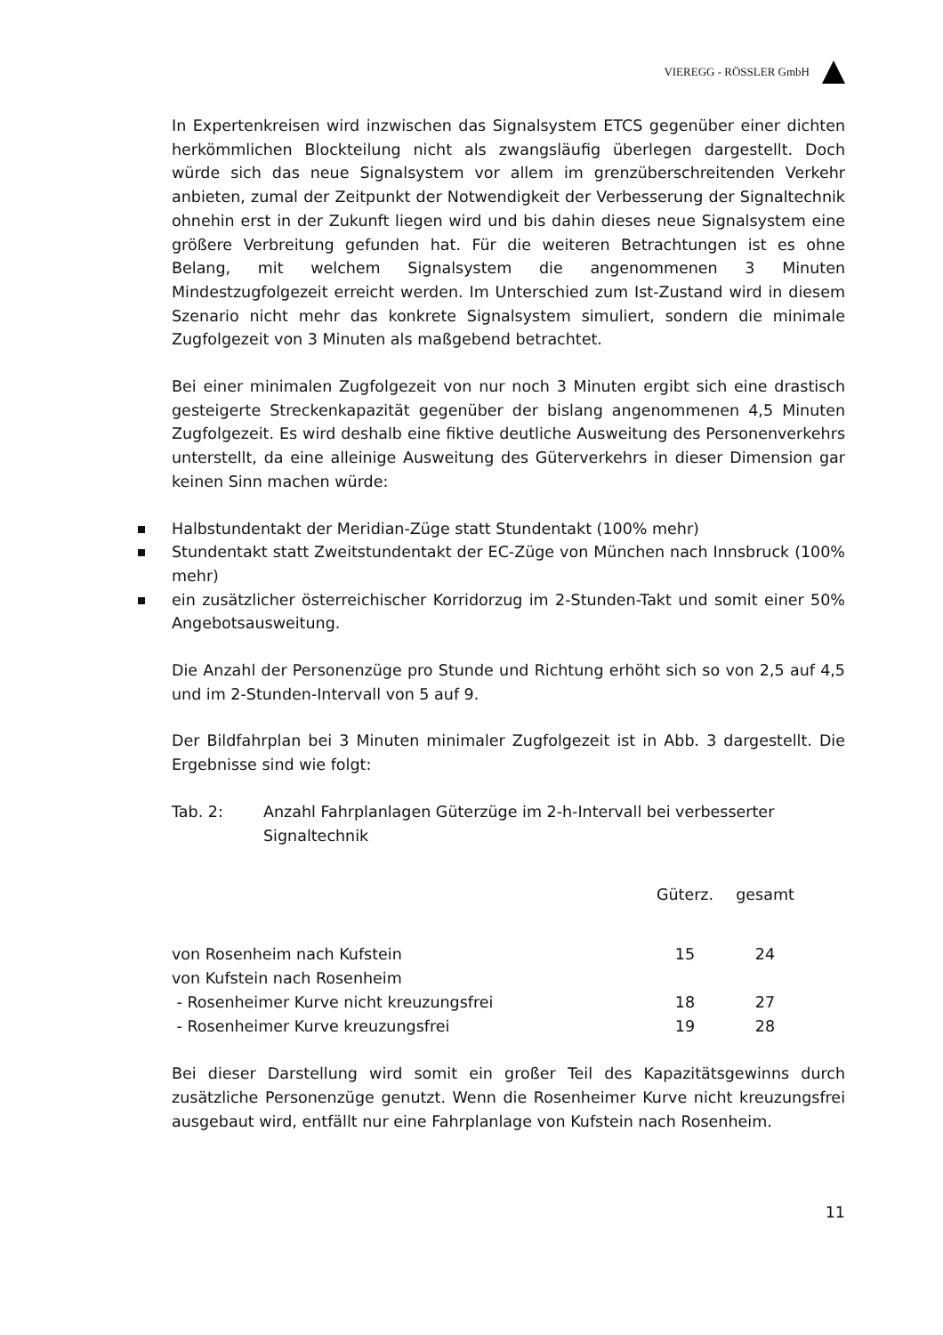VIEREGG - RÖSSLER GmbH
In Expertenkreisen wird inzwischen das Signalsystem ETCS gegenüber einer dichten herkömmlichen Blockteilung nicht als zwangsläufig überlegen dargestellt. Doch würde sich das neue Signalsystem vor allem im grenzüberschreitenden Verkehr anbieten, zumal der Zeitpunkt der Notwendigkeit der Verbesserung der Signaltechnik ohnehin erst in der Zukunft liegen wird und bis dahin dieses neue Signalsystem eine größere Verbreitung gefunden hat. Für die weiteren Betrachtungen ist es ohne Belang, mit welchem Signalsystem die angenommenen 3 Minuten Mindestzugfolgezeit erreicht werden. Im Unterschied zum Ist-Zustand wird in diesem Szenario nicht mehr das konkrete Signalsystem simuliert, sondern die minimale Zugfolgezeit von 3 Minuten als maßgebend betrachtet.
Bei einer minimalen Zugfolgezeit von nur noch 3 Minuten ergibt sich eine drastisch gesteigerte Streckenkapazität gegenüber der bislang angenommenen 4,5 Minuten Zugfolgezeit. Es wird deshalb eine fiktive deutliche Ausweitung des Personenverkehrs unterstellt, da eine alleinige Ausweitung des Güterverkehrs in dieser Dimension gar keinen Sinn machen würde:
Halbstundentakt der Meridian-Züge statt Stundentakt (100% mehr)
Stundentakt statt Zweitstundentakt der EC-Züge von München nach Innsbruck (100% mehr)
ein zusätzlicher österreichischer Korridorzug im 2-Stunden-Takt und somit einer 50% Angebotsausweitung.
Die Anzahl der Personenzüge pro Stunde und Richtung erhöht sich so von 2,5 auf 4,5 und im 2-Stunden-Intervall von 5 auf 9.
Der Bildfahrplan bei 3 Minuten minimaler Zugfolgezeit ist in Abb. 3 dargestellt. Die Ergebnisse sind wie folgt:
Tab. 2: Anzahl Fahrplanlagen Güterzüge im 2-h-Intervall bei verbesserter Signaltechnik
| | Güterz. | gesamt | |
| --- | --- | --- | --- |
| von Rosenheim nach Kufstein | 15 | 24 | |
| von Kufstein nach Rosenheim | | | |
| - Rosenheimer Kurve nicht kreuzungsfrei | 18 | 27 | |
| - Rosenheimer Kurve kreuzungsfrei | 19 | 28 | |
Bei dieser Darstellung wird somit ein großer Teil des Kapazitätsgewinns durch zusätzliche Personenzüge genutzt. Wenn die Rosenheimer Kurve nicht kreuzungsfrei ausgebaut wird, entfällt nur eine Fahrplanlage von Kufstein nach Rosenheim.
11